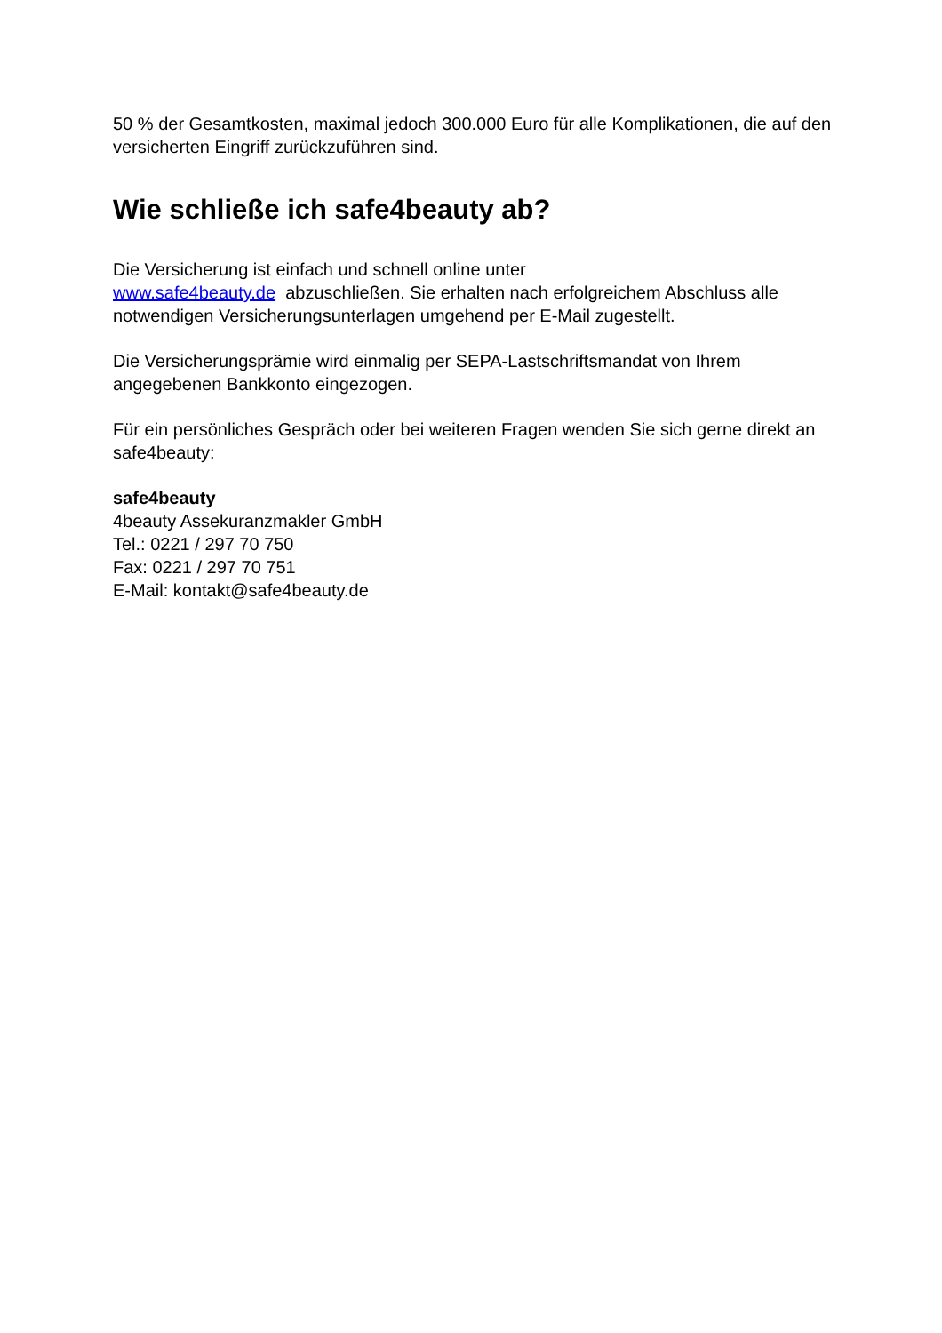50 % der Gesamtkosten, maximal jedoch 300.000 Euro für alle Komplikationen, die auf den versicherten Eingriff zurückzuführen sind.
Wie schließe ich safe4beauty ab?
Die Versicherung ist einfach und schnell online unter
www.safe4beauty.de abzuschließen. Sie erhalten nach erfolgreichem Abschluss alle notwendigen Versicherungsunterlagen umgehend per E-Mail zugestellt.
Die Versicherungsprämie wird einmalig per SEPA-Lastschriftsmandat von Ihrem angegebenen Bankkonto eingezogen.
Für ein persönliches Gespräch oder bei weiteren Fragen wenden Sie sich gerne direkt an safe4beauty:
safe4beauty
4beauty Assekuranzmakler GmbH
Tel.: 0221 / 297 70 750
Fax: 0221 / 297 70 751
E-Mail: kontakt@safe4beauty.de